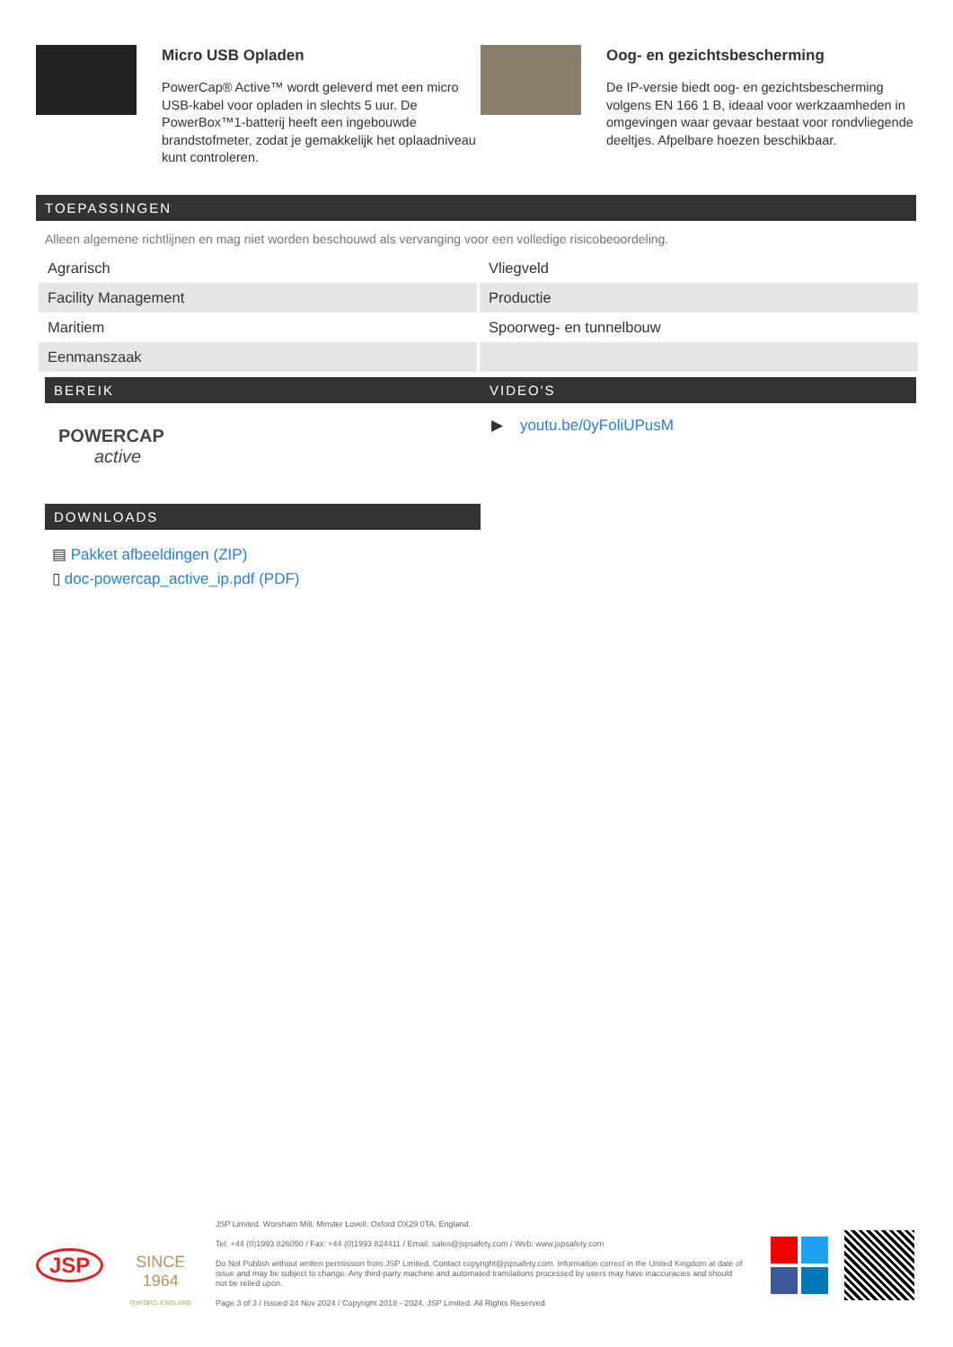Micro USB Opladen
PowerCap® Active™ wordt geleverd met een micro USB-kabel voor opladen in slechts 5 uur. De PowerBox™1-batterij heeft een ingebouwde brandstofmeter, zodat je gemakkelijk het oplaadniveau kunt controleren.
Oog- en gezichtsbescherming
De IP-versie biedt oog- en gezichtsbescherming volgens EN 166 1 B, ideaal voor werkzaamheden in omgevingen waar gevaar bestaat voor rondvliegende deeltjes. Afpelbare hoezen beschikbaar.
TOEPASSINGEN
Alleen algemene richtlijnen en mag niet worden beschouwd als vervanging voor een volledige risicobeoordeling.
| Agrarisch | Vliegveld |
| Facility Management | Productie |
| Maritiem | Spoorweg- en tunnelbouw |
| Eenmanszaak | |
BEREIK
POWERCAP
active
VIDEO'S
▶ youtu.be/0yFoliUPusM
DOWNLOADS
▤ Pakket afbeeldingen (ZIP)
▯ doc-powercap_active_ip.pdf (PDF)
JSP
SINCE
1964
OXFORD, ENGLAND
JSP Limited. Worsham Mill. Minster Lovell. Oxford OX29 0TA. England.
Tel: +44 (0)1993 826050 / Fax: +44 (0)1993 824411 / Email: sales@jspsafety.com / Web: www.jspsafety.com
Do Not Publish without written permission from JSP Limited. Contact copyright@jspsafety.com. Information correct in the United Kingdom at date of issue and may be subject to change. Any third-party machine and automated translations processed by users may have inaccuracies and should not be relied upon.
Page 3 of 3 / Issued 24 Nov 2024 / Copyright 2018 - 2024. JSP Limited. All Rights Reserved.